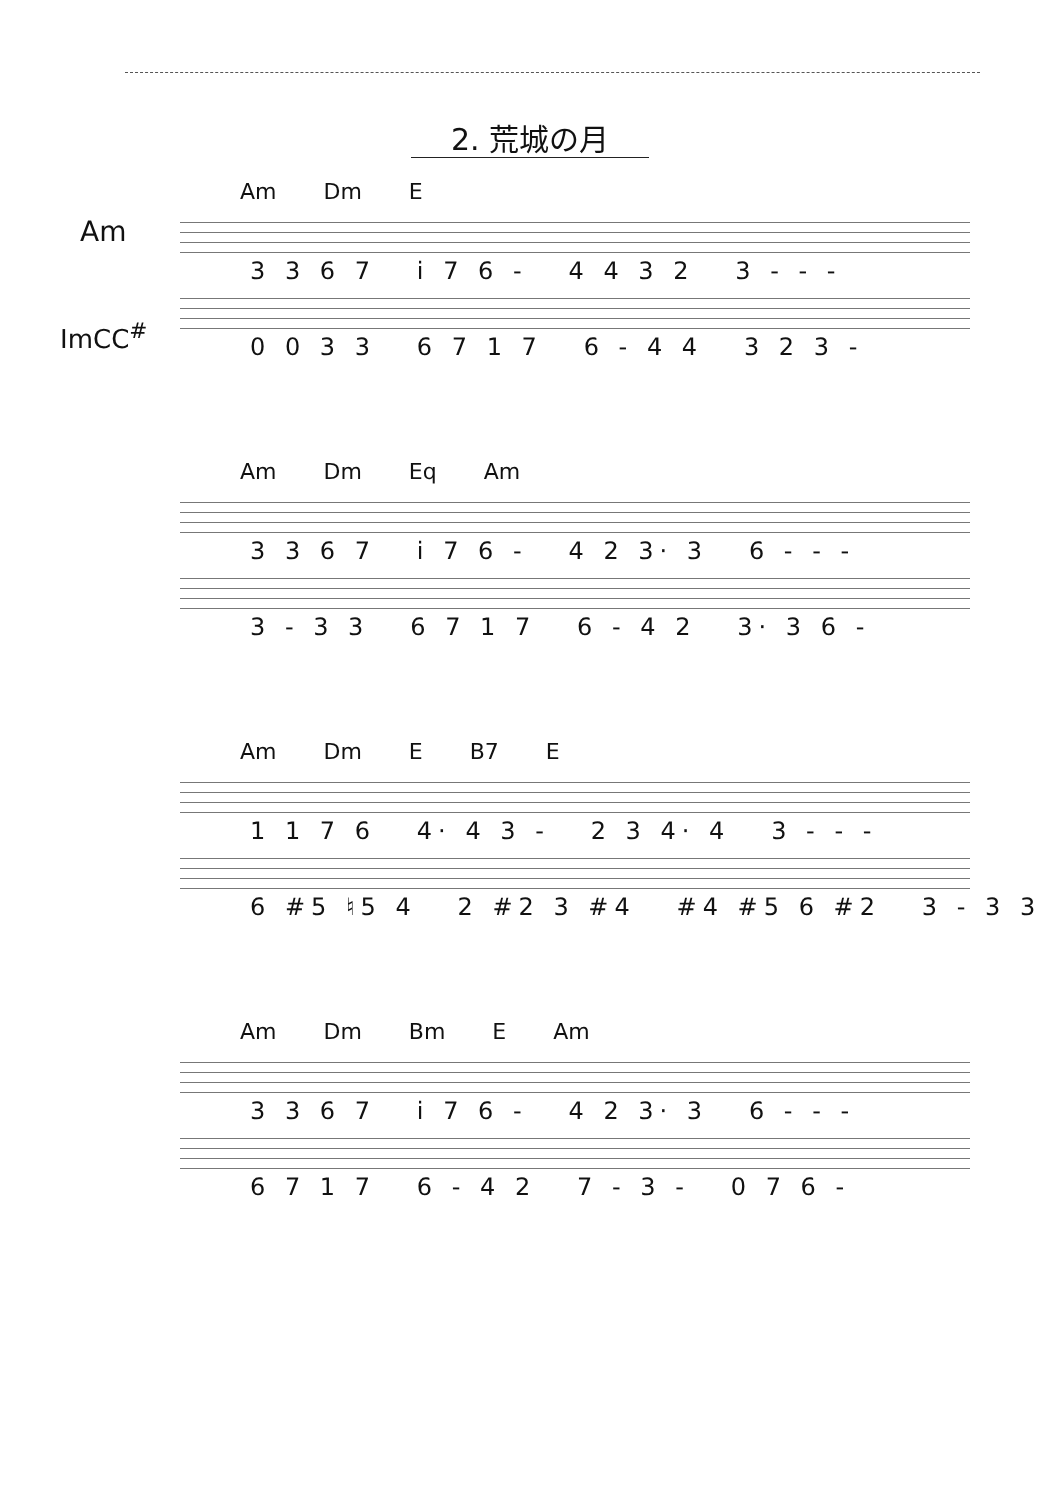2. 荒城の月
Am
ImCC<sup>#</sup>
Am Dm E
3 3 6 7 i 7 6 - 4 4 3 2 3 - - -
0 0 3 3 6 7 1 7 6 - 4 4 3 2 3 -
Am Dm Eq Am
3 3 6 7 i 7 6 - 4 2 3· 3 6 - - -
3 - 3 3 6 7 1 7 6 - 4 2 3· 3 6 -
Am Dm E B7 E
1 1 7 6 4· 4 3 - 2 3 4· 4 3 - - -
6 #5 ♮5 4 2 #2 3 #4 #4 #5 6 #2 3 - 3 3
Am Dm Bm E Am
3 3 6 7 i 7 6 - 4 2 3· 3 6 - - -
6 7 1 7 6 - 4 2 7 - 3 - 0 7 6 -